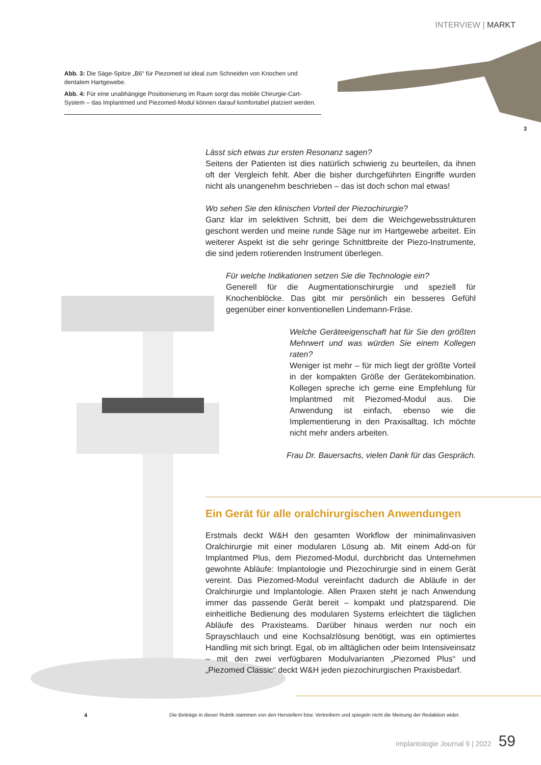INTERVIEW | MARKT
Abb. 3: Die Säge-Spitze „B6“ für Piezomed ist ideal zum Schneiden von Knochen und dentalem Hartgewebe.
Abb. 4: Für eine unabhängige Positionierung im Raum sorgt das mobile Chirurgie-Cart-System – das Implantmed und Piezomed-Modul können darauf komfortabel platziert werden.
3
Lässt sich etwas zur ersten Resonanz sagen?
Seitens der Patienten ist dies natürlich schwierig zu beurteilen, da ihnen oft der Vergleich fehlt. Aber die bisher durchgeführten Eingriffe wurden nicht als unangenehm beschrieben – das ist doch schon mal etwas!
Wo sehen Sie den klinischen Vorteil der Piezochirurgie?
Ganz klar im selektiven Schnitt, bei dem die Weichgewebsstrukturen geschont werden und meine runde Säge nur im Hartgewebe arbeitet. Ein weiterer Aspekt ist die sehr geringe Schnittbreite der Piezo-Instrumente, die sind jedem rotierenden Instrument überlegen.
Für welche Indikationen setzen Sie die Technologie ein?
Generell für die Augmentationschirurgie und speziell für Knochenblöcke. Das gibt mir persönlich ein besseres Gefühl gegenüber einer konventionellen Lindemann-Fräse.
Welche Geräteeigenschaft hat für Sie den größten Mehrwert und was würden Sie einem Kollegen raten?
Weniger ist mehr – für mich liegt der größte Vorteil in der kompakten Größe der Gerätekombination. Kollegen spreche ich gerne eine Empfehlung für Implantmed mit Piezomed-Modul aus. Die Anwendung ist einfach, ebenso wie die Implementierung in den Praxisalltag. Ich möchte nicht mehr anders arbeiten.
Frau Dr. Bauersachs, vielen Dank für das Gespräch.
Ein Gerät für alle oralchirurgischen Anwendungen
Erstmals deckt W&H den gesamten Workflow der minimalinvasiven Oralchirurgie mit einer modularen Lösung ab. Mit einem Add-on für Implantmed Plus, dem Piezomed-Modul, durchbricht das Unternehmen gewohnte Abläufe: Implantologie und Piezochirurgie sind in einem Gerät vereint. Das Piezomed-Modul vereinfacht dadurch die Abläufe in der Oralchirurgie und Implantologie. Allen Praxen steht je nach Anwendung immer das passende Gerät bereit – kompakt und platzsparend. Die einheitliche Bedienung des modularen Systems erleichtert die täglichen Abläufe des Praxisteams. Darüber hinaus werden nur noch ein Sprayschlauch und eine Kochsalzlösung benötigt, was ein optimiertes Handling mit sich bringt. Egal, ob im alltäglichen oder beim Intensiveinsatz – mit den zwei verfügbaren Modulvarianten „Piezomed Plus“ und „Piezomed Classic“ deckt W&H jeden piezochirurgischen Praxisbedarf.
4
Die Beiträge in dieser Rubrik stammen von den Herstellern bzw. Vertreibern und spiegeln nicht die Meinung der Redaktion wider.
Implantologie Journal 9 | 2022 59